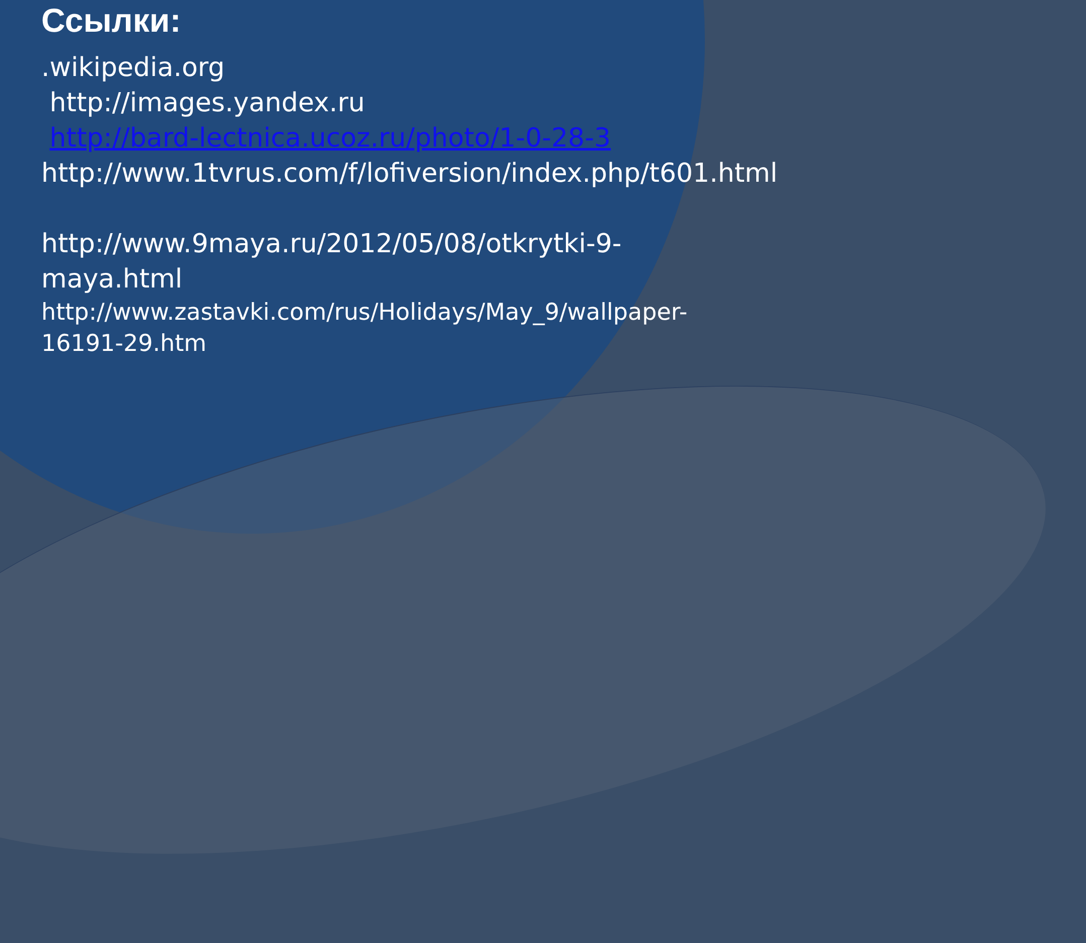Ссылки:
.wikipedia.org
http://images.yandex.ru
http://bard-lectnica.ucoz.ru/photo/1-0-28-3
http://www.1tvrus.com/f/lofiversion/index.php/t601.html
http://www.9maya.ru/2012/05/08/otkrytki-9-maya.html
http://www.zastavki.com/rus/Holidays/May_9/wallpaper-16191-29.htm